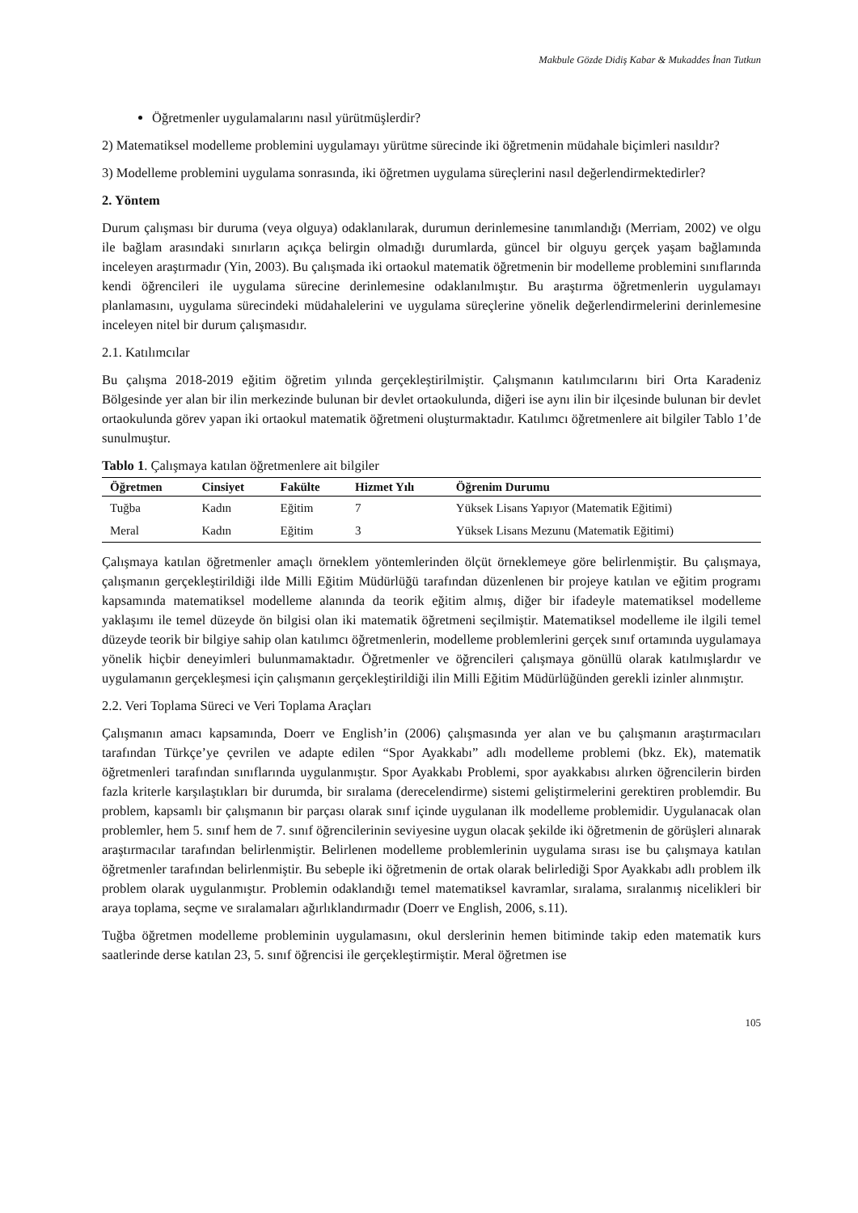Makbule Gözde Didiş Kabar & Mukaddes İnan Tutkun
Öğretmenler uygulamalarını nasıl yürütmüşlerdir?
2) Matematiksel modelleme problemini uygulamayı yürütme sürecinde iki öğretmenin müdahale biçimleri nasıldır?
3) Modelleme problemini uygulama sonrasında, iki öğretmen uygulama süreçlerini nasıl değerlendirmektedirler?
2. Yöntem
Durum çalışması bir duruma (veya olguya) odaklanılarak, durumun derinlemesine tanımlandığı (Merriam, 2002) ve olgu ile bağlam arasındaki sınırların açıkça belirgin olmadığı durumlarda, güncel bir olguyu gerçek yaşam bağlamında inceleyen araştırmadır (Yin, 2003). Bu çalışmada iki ortaokul matematik öğretmenin bir modelleme problemini sınıflarında kendi öğrencileri ile uygulama sürecine derinlemesine odaklanılmıştır. Bu araştırma öğretmenlerin uygulamayı planlamasını, uygulama sürecindeki müdahalelerini ve uygulama süreçlerine yönelik değerlendirmelerini derinlemesine inceleyen nitel bir durum çalışmasıdır.
2.1. Katılımcılar
Bu çalışma 2018-2019 eğitim öğretim yılında gerçekleştirilmiştir. Çalışmanın katılımcılarını biri Orta Karadeniz Bölgesinde yer alan bir ilin merkezinde bulunan bir devlet ortaokulunda, diğeri ise aynı ilin bir ilçesinde bulunan bir devlet ortaokulunda görev yapan iki ortaokul matematik öğretmeni oluşturmaktadır. Katılımcı öğretmenlere ait bilgiler Tablo 1’de sunulmuştur.
Tablo 1. Çalışmaya katılan öğretmenlere ait bilgiler
| Öğretmen | Cinsiyet | Fakülte | Hizmet Yılı | Öğrenim Durumu |
| --- | --- | --- | --- | --- |
| Tuğba | Kadın | Eğitim | 7 | Yüksek Lisans Yapıyor (Matematik Eğitimi) |
| Meral | Kadın | Eğitim | 3 | Yüksek Lisans Mezunu (Matematik Eğitimi) |
Çalışmaya katılan öğretmenler amaçlı örneklem yöntemlerinden ölçüt örneklemeye göre belirlenmiştir. Bu çalışmaya, çalışmanın gerçekleştirildiği ilde Milli Eğitim Müdürlüğü tarafından düzenlenen bir projeye katılan ve eğitim programı kapsamında matematiksel modelleme alanında da teorik eğitim almış, diğer bir ifadeyle matematiksel modelleme yaklaşımı ile temel düzeyde ön bilgisi olan iki matematik öğretmeni seçilmiştir. Matematiksel modelleme ile ilgili temel düzeyde teorik bir bilgiye sahip olan katılımcı öğretmenlerin, modelleme problemlerini gerçek sınıf ortamında uygulamaya yönelik hiçbir deneyimleri bulunmamaktadır. Öğretmenler ve öğrencileri çalışmaya gönüllü olarak katılmışlardır ve uygulamanın gerçekleşmesi için çalışmanın gerçekleştirildiği ilin Milli Eğitim Müdürlüğünden gerekli izinler alınmıştır.
2.2. Veri Toplama Süreci ve Veri Toplama Araçları
Çalışmanın amacı kapsamında, Doerr ve English’in (2006) çalışmasında yer alan ve bu çalışmanın araştırmacıları tarafından Türkçe’ye çevrilen ve adapte edilen “Spor Ayakkabı” adlı modelleme problemi (bkz. Ek), matematik öğretmenleri tarafından sınıflarında uygulanmıştır. Spor Ayakkabı Problemi, spor ayakkabısı alırken öğrencilerin birden fazla kriterle karşılaştıkları bir durumda, bir sıralama (derecelendirme) sistemi geliştirmelerini gerektiren problemdir. Bu problem, kapsamlı bir çalışmanın bir parçası olarak sınıf içinde uygulanan ilk modelleme problemidir. Uygulanacak olan problemler, hem 5. sınıf hem de 7. sınıf öğrencilerinin seviyesine uygun olacak şekilde iki öğretmenin de görüşleri alınarak araştırmacılar tarafından belirlenmiştir. Belirlenen modelleme problemlerinin uygulama sırası ise bu çalışmaya katılan öğretmenler tarafından belirlenmiştir. Bu sebeple iki öğretmenin de ortak olarak belirlediği Spor Ayakkabı adlı problem ilk problem olarak uygulanmıştır. Problemin odaklandığı temel matematiksel kavramlar, sıralama, sıralanmış nicelikleri bir araya toplama, seçme ve sıralamaları ağırlıklandırmadır (Doerr ve English, 2006, s.11).
Tuğba öğretmen modelleme probleminin uygulamasını, okul derslerinin hemen bitiminde takip eden matematik kurs saatlerinde derse katılan 23, 5. sınıf öğrencisi ile gerçekleştirmiştir. Meral öğretmen ise
105